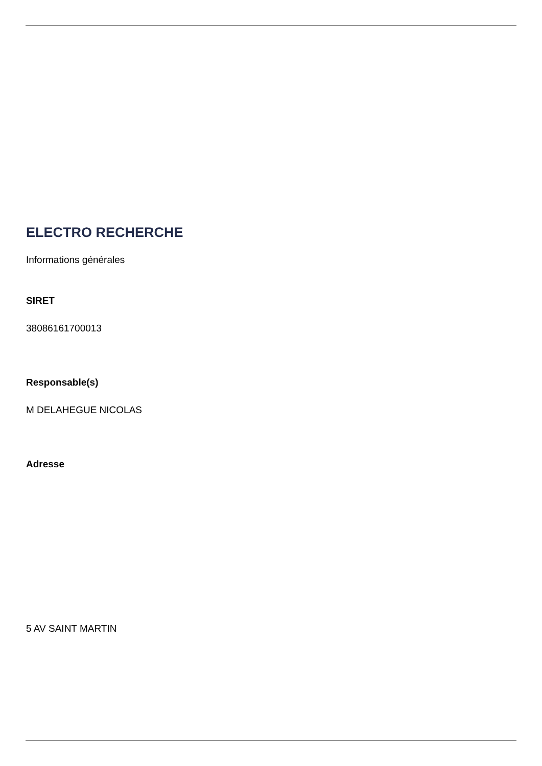ELECTRO RECHERCHE
Informations générales
SIRET
38086161700013
Responsable(s)
M DELAHEGUE NICOLAS
Adresse
5 AV SAINT MARTIN